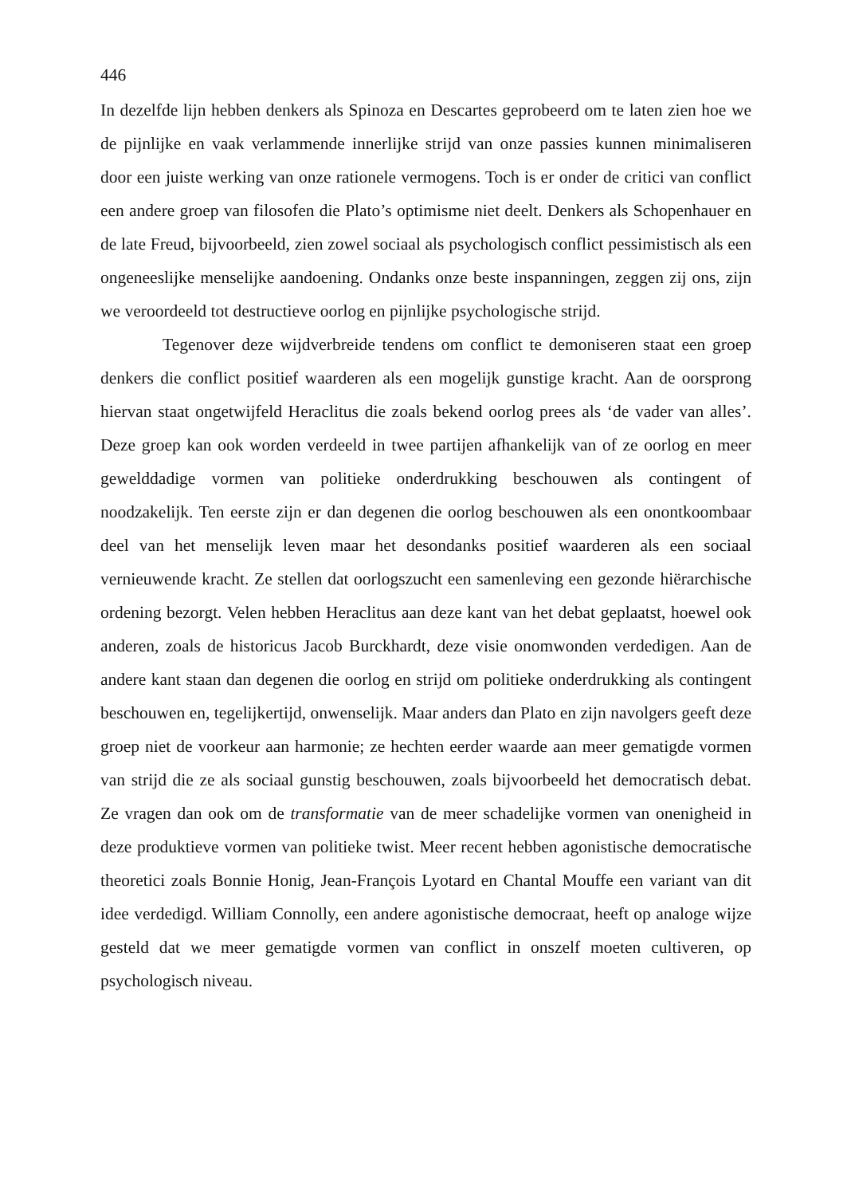446
In dezelfde lijn hebben denkers als Spinoza en Descartes geprobeerd om te laten zien hoe we de pijnlijke en vaak verlammende innerlijke strijd van onze passies kunnen minimaliseren door een juiste werking van onze rationele vermogens. Toch is er onder de critici van conflict een andere groep van filosofen die Plato’s optimisme niet deelt. Denkers als Schopenhauer en de late Freud, bijvoorbeeld, zien zowel sociaal als psychologisch conflict pessimistisch als een ongeneeslijke menselijke aandoening. Ondanks onze beste inspanningen, zeggen zij ons, zijn we veroordeeld tot destructieve oorlog en pijnlijke psychologische strijd.
Tegenover deze wijdverbreide tendens om conflict te demoniseren staat een groep denkers die conflict positief waarderen als een mogelijk gunstige kracht. Aan de oorsprong hiervan staat ongetwijfeld Heraclitus die zoals bekend oorlog prees als ‘de vader van alles’. Deze groep kan ook worden verdeeld in twee partijen afhankelijk van of ze oorlog en meer gewelddadige vormen van politieke onderdrukking beschouwen als contingent of noodzakelijk. Ten eerste zijn er dan degenen die oorlog beschouwen als een onontkoombaar deel van het menselijk leven maar het desondanks positief waarderen als een sociaal vernieuwende kracht. Ze stellen dat oorlogszucht een samenleving een gezonde hiërarchische ordening bezorgt. Velen hebben Heraclitus aan deze kant van het debat geplaatst, hoewel ook anderen, zoals de historicus Jacob Burckhardt, deze visie onomwonden verdedigen. Aan de andere kant staan dan degenen die oorlog en strijd om politieke onderdrukking als contingent beschouwen en, tegelijkertijd, onwenselijk. Maar anders dan Plato en zijn navolgers geeft deze groep niet de voorkeur aan harmonie; ze hechten eerder waarde aan meer gematigde vormen van strijd die ze als sociaal gunstig beschouwen, zoals bijvoorbeeld het democratisch debat. Ze vragen dan ook om de transformatie van de meer schadelijke vormen van onenigheid in deze produktieve vormen van politieke twist. Meer recent hebben agonistische democratische theoretici zoals Bonnie Honig, Jean-François Lyotard en Chantal Mouffe een variant van dit idee verdedigd. William Connolly, een andere agonistische democraat, heeft op analoge wijze gesteld dat we meer gematigde vormen van conflict in onszelf moeten cultiveren, op psychologisch niveau.